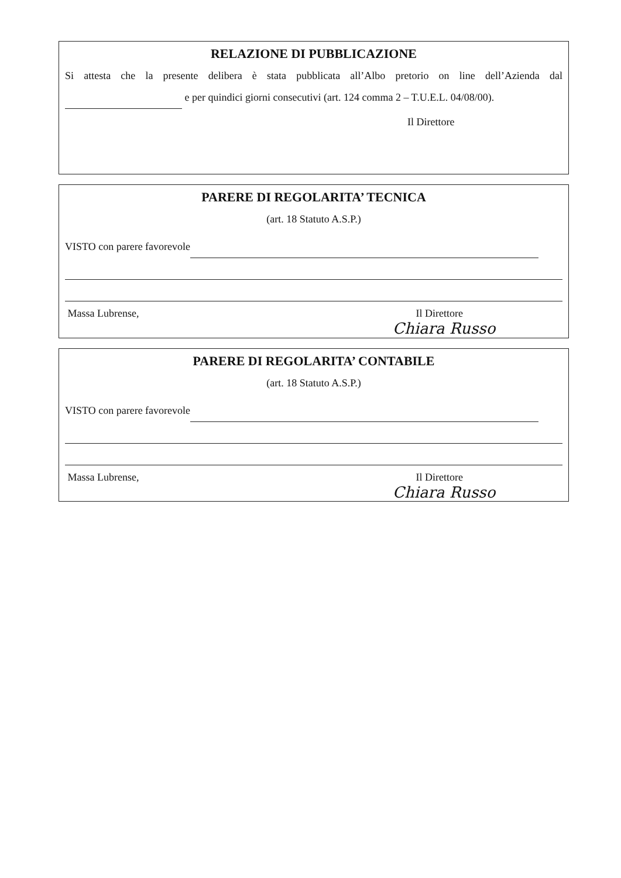RELAZIONE DI PUBBLICAZIONE
Si attesta che la presente delibera è stata pubblicata all’Albo pretorio on line dell’Azienda dal e per quindici giorni consecutivi (art. 124 comma 2 – T.U.E.L. 04/08/00).
Il Direttore
PARERE DI REGOLARITA’ TECNICA
(art. 18 Statuto A.S.P.)
VISTO con parere favorevole
Massa Lubrense, Il Direttore
Chiara Russo
PARERE DI REGOLARITA’ CONTABILE
(art. 18 Statuto A.S.P.)
VISTO con parere favorevole
Massa Lubrense, Il Direttore
Chiara Russo